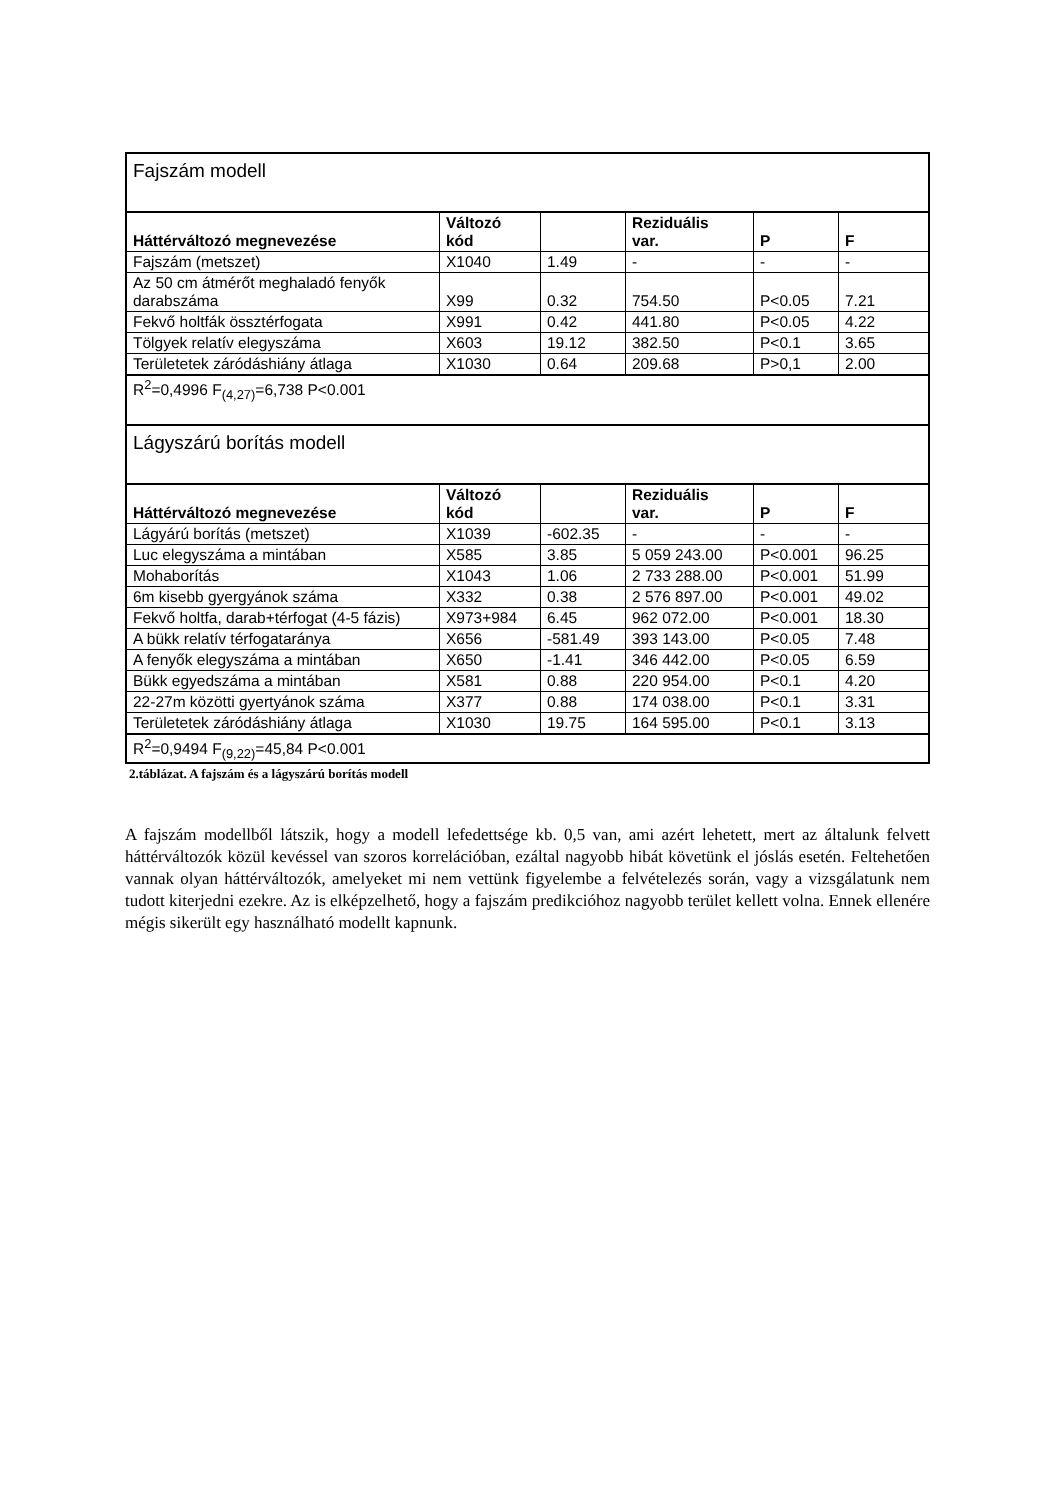| Fajszám modell | | | | | |
| Háttérváltozó megnevezése | Változó kód | | Reziduális var. | P | F |
| Fajszám (metszet) | X1040 | 1.49 | - | - | - |
| Az 50 cm átmérőt meghaladó fenyők darabszáma | X99 | 0.32 | 754.50 | P<0.05 | 7.21 |
| Fekvő holtfák össztérfogata | X991 | 0.42 | 441.80 | P<0.05 | 4.22 |
| Tölgyek relatív elegyszáma | X603 | 19.12 | 382.50 | P<0.1 | 3.65 |
| Területetek záródáshiány átlaga | X1030 | 0.64 | 209.68 | P>0,1 | 2.00 |
| R<sup>2</sup>=0,4996 F<sub>(4,27)</sub>=6,738 P<0.001 | | | | | |
| Lágyszárú borítás modell | | | | | |
| Háttérváltozó megnevezése | Változó kód | | Reziduális var. | P | F |
| Lágyárú borítás (metszet) | X1039 | -602.35 | - | - | - |
| Luc elegyszáma a mintában | X585 | 3.85 | 5 059 243.00 | P<0.001 | 96.25 |
| Mohaborítás | X1043 | 1.06 | 2 733 288.00 | P<0.001 | 51.99 |
| 6m kisebb gyergyánok száma | X332 | 0.38 | 2 576 897.00 | P<0.001 | 49.02 |
| Fekvő holtfa, darab+térfogat (4-5 fázis) | X973+984 | 6.45 | 962 072.00 | P<0.001 | 18.30 |
| A bükk relatív térfogataránya | X656 | -581.49 | 393 143.00 | P<0.05 | 7.48 |
| A fenyők elegyszáma a mintában | X650 | -1.41 | 346 442.00 | P<0.05 | 6.59 |
| Bükk egyedszáma a mintában | X581 | 0.88 | 220 954.00 | P<0.1 | 4.20 |
| 22-27m közötti gyertyánok száma | X377 | 0.88 | 174 038.00 | P<0.1 | 3.31 |
| Területetek záródáshiány átlaga | X1030 | 19.75 | 164 595.00 | P<0.1 | 3.13 |
| R<sup>2</sup>=0,9494 F<sub>(9,22)</sub>=45,84 P<0.001 | | | | | |
2.táblázat. A fajszám és a lágyszárú borítás modell
A fajszám modellből látszik, hogy a modell lefedettsége kb. 0,5 van, ami azért lehetett, mert az általunk felvett háttérváltozók közül kevéssel van szoros korrelációban, ezáltal nagyobb hibát követünk el jóslás esetén. Feltehetően vannak olyan háttérváltozók, amelyeket mi nem vettünk figyelembe a felvételezés során, vagy a vizsgálatunk nem tudott kiterjedni ezekre. Az is elképzelhető, hogy a fajszám predikcióhoz nagyobb terület kellett volna. Ennek ellenére mégis sikerült egy használható modellt kapnunk.